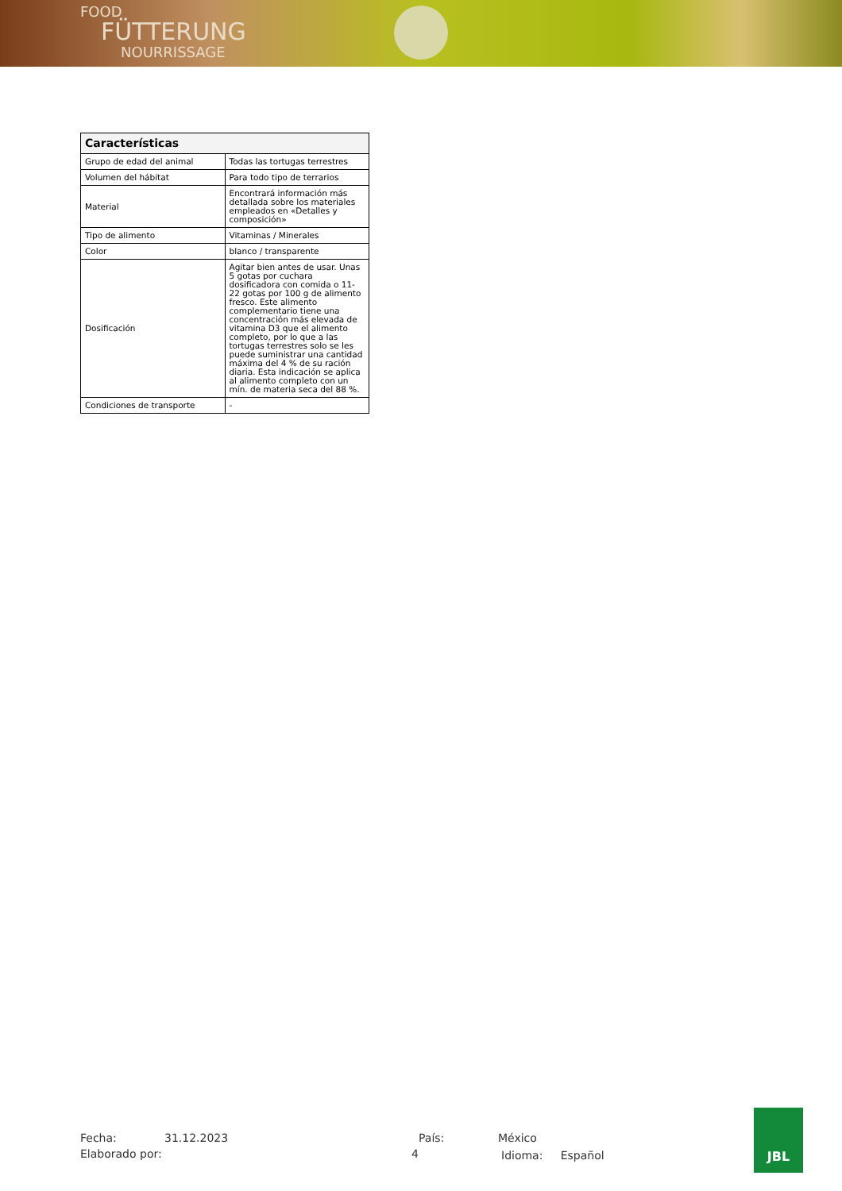FOOD
FÜTTERUNG
NOURRISSAGE
| Características | |
| --- | --- |
| Grupo de edad del animal | Todas las tortugas terrestres |
| Volumen del hábitat | Para todo tipo de terrarios |
| Material | Encontrará información más detallada sobre los materiales empleados en «Detalles y composición» |
| Tipo de alimento | Vitaminas / Minerales |
| Color | blanco / transparente |
| Dosificación | Agitar bien antes de usar. Unas 5 gotas por cuchara dosificadora con comida o 11-22 gotas por 100 g de alimento fresco. Este alimento complementario tiene una concentración más elevada de vitamina D3 que el alimento completo, por lo que a las tortugas terrestres solo se les puede suministrar una cantidad máxima del 4 % de su ración diaria. Esta indicación se aplica al alimento completo con un mín. de materia seca del 88 %. |
| Condiciones de transporte | - |
Fecha:
31.12.2023
País:
México
Elaborado por:
4
Idioma: Español
JBL